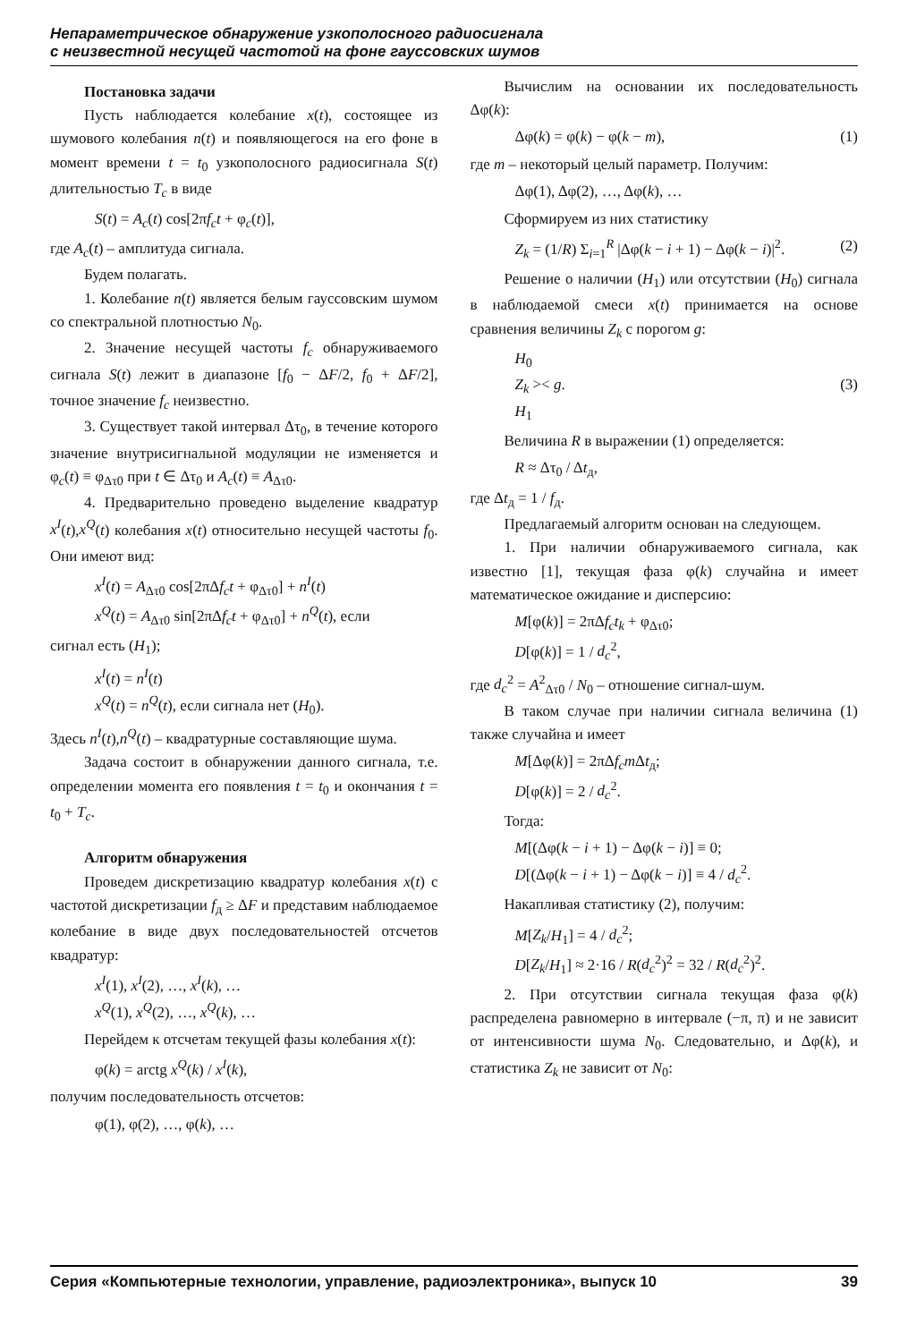Непараметрическое обнаружение узкополосного радиосигнала
с неизвестной несущей частотой на фоне гауссовских шумов
Постановка задачи
Пусть наблюдается колебание x(t), состоящее из шумового колебания n(t) и появляющегося на его фоне в момент времени t = t<sub>0</sub> узкополосного радиосигнала S(t) длительностью T<sub>c</sub> в виде
S(t) = A<sub>c</sub>(t) cos[2πf<sub>c</sub>t + φ<sub>c</sub>(t)],
где A<sub>c</sub>(t) – амплитуда сигнала.
Будем полагать.
1. Колебание n(t) является белым гауссовским шумом со спектральной плотностью N<sub>0</sub>.
2. Значение несущей частоты f<sub>c</sub> обнаруживаемого сигнала S(t) лежит в диапазоне [f<sub>0</sub> − ΔF/2, f<sub>0</sub> + ΔF/2], точное значение f<sub>c</sub> неизвестно.
3. Существует такой интервал Δτ<sub>0</sub>, в течение которого значение внутрисигнальной модуляции не изменяется и φ<sub>c</sub>(t) ≡ φ<sub>Δτ0</sub> при t ∈ Δτ<sub>0</sub> и A<sub>c</sub>(t) ≡ A<sub>Δτ0</sub>.
4. Предварительно проведено выделение квадратур x<sup>I</sup>(t),x<sup>Q</sup>(t) колебания x(t) относительно несущей частоты f<sub>0</sub>. Они имеют вид:
x<sup>I</sup>(t) = A<sub>Δτ0</sub> cos[2πΔf<sub>c</sub>t + φ<sub>Δτ0</sub>] + n<sup>I</sup>(t)
x<sup>Q</sup>(t) = A<sub>Δτ0</sub> sin[2πΔf<sub>c</sub>t + φ<sub>Δτ0</sub>] + n<sup>Q</sup>(t), если
сигнал есть (H<sub>1</sub>);
x<sup>I</sup>(t) = n<sup>I</sup>(t)
x<sup>Q</sup>(t) = n<sup>Q</sup>(t), если сигнала нет (H<sub>0</sub>).
Здесь n<sup>I</sup>(t),n<sup>Q</sup>(t) – квадратурные составляющие шума.
Задача состоит в обнаружении данного сигнала, т.е. определении момента его появления t = t<sub>0</sub> и окончания t = t<sub>0</sub> + T<sub>c</sub>.
Алгоритм обнаружения
Проведем дискретизацию квадратур колебания x(t) с частотой дискретизации f<sub>д</sub> ≥ ΔF и представим наблюдаемое колебание в виде двух последовательностей отсчетов квадратур:
x<sup>I</sup>(1), x<sup>I</sup>(2), …, x<sup>I</sup>(k), …
x<sup>Q</sup>(1), x<sup>Q</sup>(2), …, x<sup>Q</sup>(k), …
Перейдем к отсчетам текущей фазы колебания x(t):
φ(k) = arctg x<sup>Q</sup>(k) / x<sup>I</sup>(k),
получим последовательность отсчетов:
φ(1), φ(2), …, φ(k), …
Вычислим на основании их последовательность Δφ(k):
Δφ(k) = φ(k) − φ(k − m), (1)
где m – некоторый целый параметр. Получим:
Δφ(1), Δφ(2), …, Δφ(k), …
Сформируем из них статистику
Z<sub>k</sub> = (1/R) Σ<sub>i=1</sub><sup>R</sup> |Δφ(k − i + 1) − Δφ(k − i)|<sup>2</sup>. (2)
Решение о наличии (H<sub>1</sub>) или отсутствии (H<sub>0</sub>) сигнала в наблюдаемой смеси x(t) принимается на основе сравнения величины Z<sub>k</sub> с порогом g:
H<sub>0</sub>
Z<sub>k</sub> >< g. (3)
H<sub>1</sub>
Величина R в выражении (1) определяется:
R ≈ Δτ<sub>0</sub> / Δt<sub>д</sub>,
где Δt<sub>д</sub> = 1 / f<sub>д</sub>.
Предлагаемый алгоритм основан на следующем.
1. При наличии обнаруживаемого сигнала, как известно [1], текущая фаза φ(k) случайна и имеет математическое ожидание и дисперсию:
M[φ(k)] = 2πΔf<sub>c</sub>t<sub>k</sub> + φ<sub>Δτ0</sub>;
D[φ(k)] = 1 / d<sub>c</sub><sup>2</sup>,
где d<sub>c</sub><sup>2</sup> = A<sup>2</sup><sub>Δτ0</sub> / N<sub>0</sub> – отношение сигнал-шум.
В таком случае при наличии сигнала величина (1) также случайна и имеет
M[Δφ(k)] = 2πΔf<sub>c</sub>m Δt<sub>д</sub>;
D[φ(k)] = 2 / d<sub>c</sub><sup>2</sup>.
Тогда:
M[(Δφ(k − i + 1) − Δφ(k − i)] ≡ 0;
D[(Δφ(k − i + 1) − Δφ(k − i)] ≡ 4 / d<sub>c</sub><sup>2</sup>.
Накапливая статистику (2), получим:
M[Z<sub>k</sub>/H<sub>1</sub>] = 4 / d<sub>c</sub><sup>2</sup>;
D[Z<sub>k</sub>/H<sub>1</sub>] ≈ 2·16 / R(d<sub>c</sub><sup>2</sup>)<sup>2</sup> = 32 / R(d<sub>c</sub><sup>2</sup>)<sup>2</sup>.
2. При отсутствии сигнала текущая фаза φ(k) распределена равномерно в интервале (−π, π) и не зависит от интенсивности шума N<sub>0</sub>. Следовательно, и Δφ(k), и статистика Z<sub>k</sub> не зависит от N<sub>0</sub>:
Серия «Компьютерные технологии, управление, радиоэлектроника», выпуск 10 39